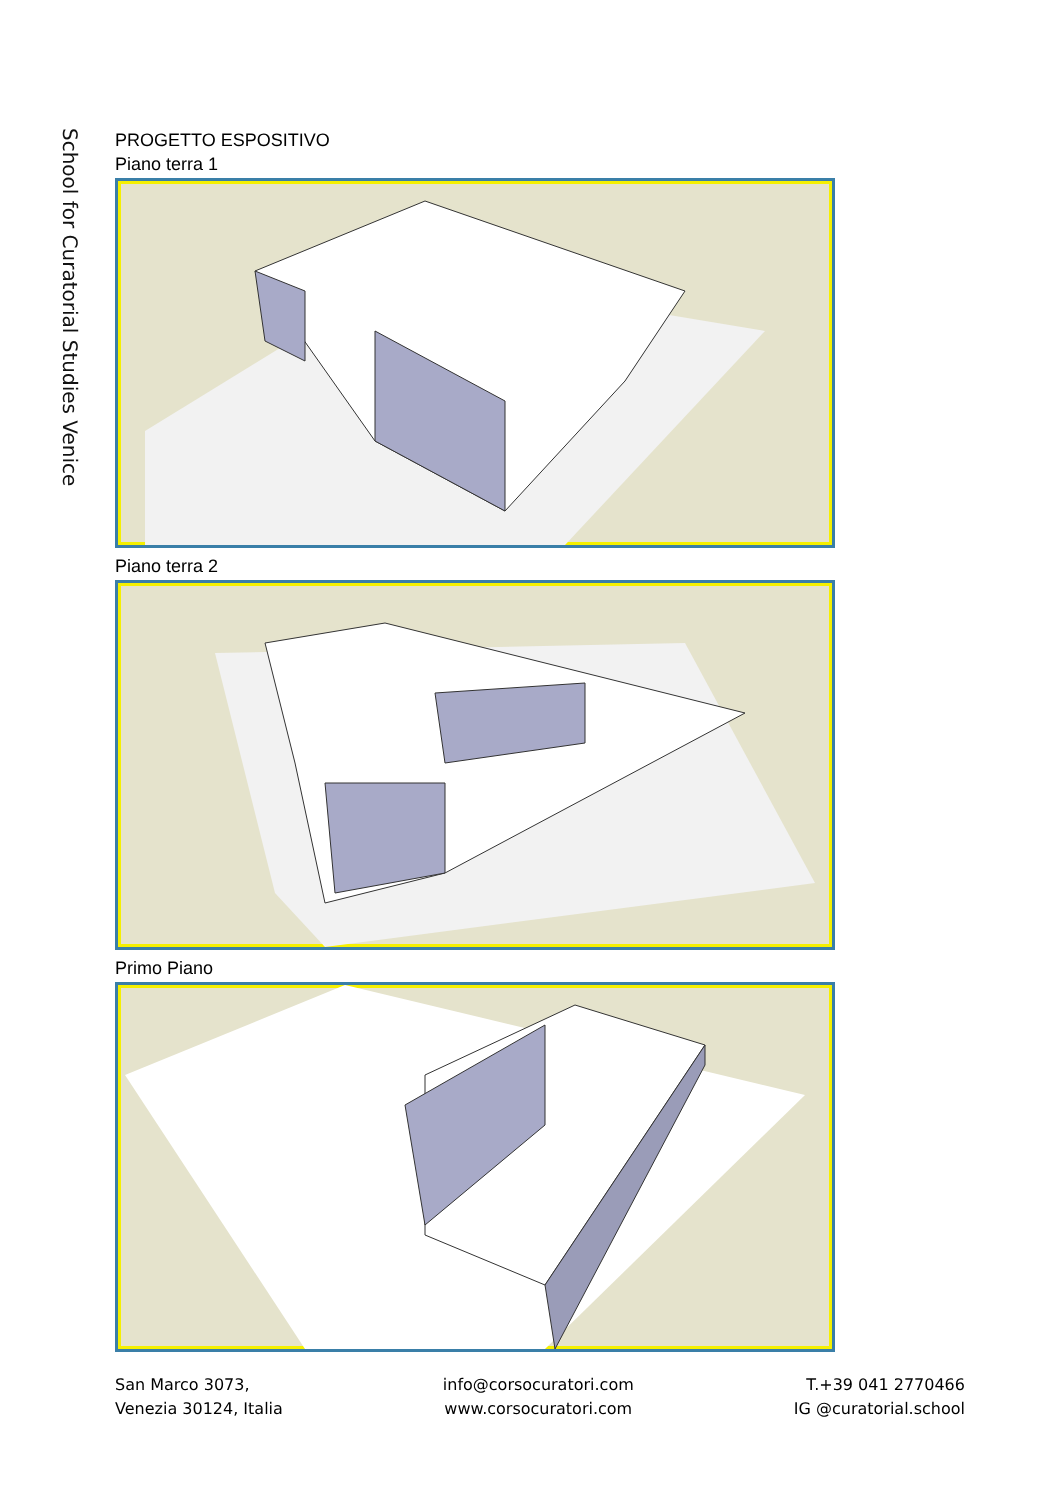School for Curatorial Studies Venice
PROGETTO ESPOSITIVO
Piano terra 1
Piano terra 2
Primo Piano
San Marco 3073,
Venezia 30124, Italia
info@corsocuratori.com
www.corsocuratori.com
T.+39 041 2770466
IG @curatorial.school